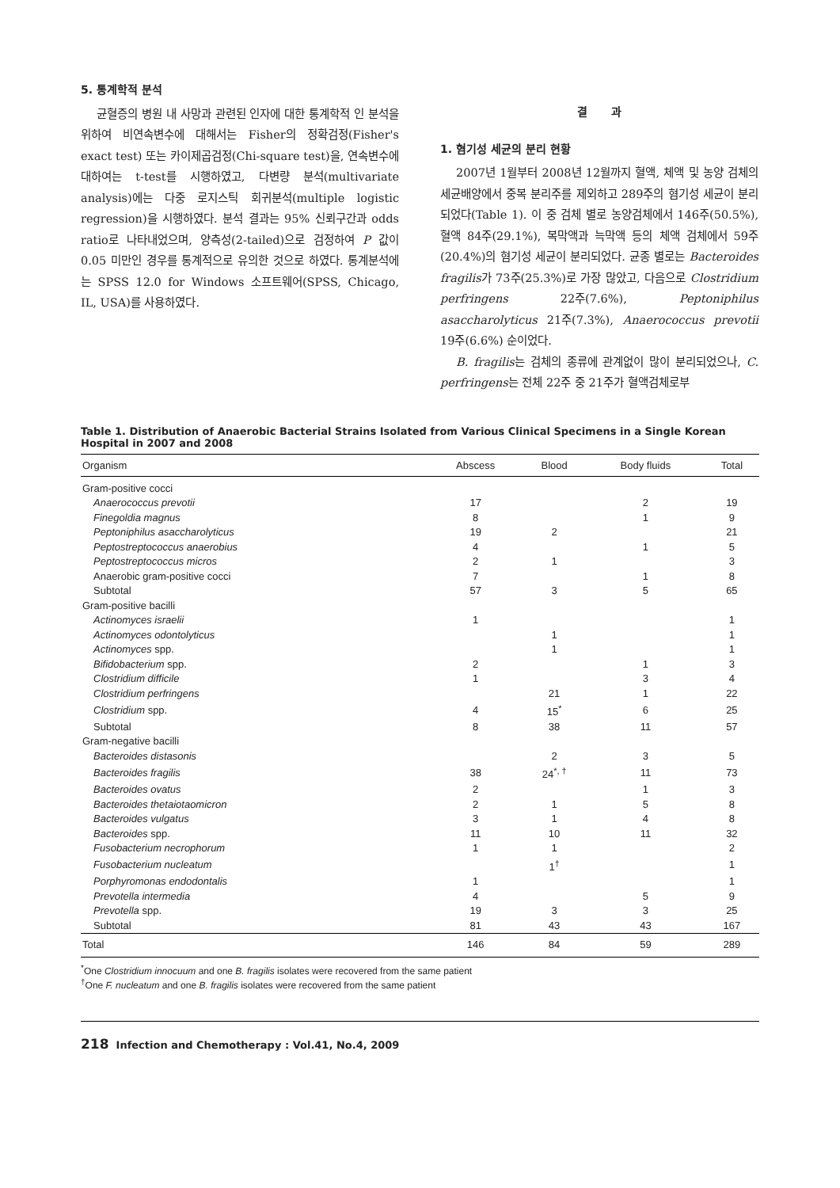5. 통계학적 분석
균혈증의 병원 내 사망과 관련된 인자에 대한 통계학적 인 분석을 위하여 비연속변수에 대해서는 Fisher의 정확검정(Fisher's exact test) 또는 카이제곱검정(Chi-square test)을, 연속변수에 대하여는 t-test를 시행하였고, 다변량 분석(multivariate analysis)에는 다중 로지스틱 회귀분석(multiple logistic regression)을 시행하였다. 분석 결과는 95% 신뢰구간과 odds ratio로 나타내었으며, 양측성(2-tailed)으로 검정하여 P 값이 0.05 미만인 경우를 통계적으로 유의한 것으로 하였다. 통계분석에는 SPSS 12.0 for Windows 소프트웨어(SPSS, Chicago, IL, USA)를 사용하였다.
결 과
1. 혐기성 세균의 분리 현황
2007년 1월부터 2008년 12월까지 혈액, 체액 및 농양 검체의 세균배양에서 중복 분리주를 제외하고 289주의 혐기성 세균이 분리되었다(Table 1). 이 중 검체 별로 농양검체에서 146주(50.5%), 혈액 84주(29.1%), 복막액과 늑막액 등의 체액 검체에서 59주(20.4%)의 혐기성 세균이 분리되었다. 균종 별로는 Bacteroides fragilis가 73주(25.3%)로 가장 많았고, 다음으로 Clostridium perfringens 22주(7.6%), Peptoniphilus asaccharolyticus 21주(7.3%), Anaerococcus prevotii 19주(6.6%) 순이었다.
B. fragilis는 검체의 종류에 관계없이 많이 분리되었으나, C. perfringens는 전체 22주 중 21주가 혈액검체로부
Table 1. Distribution of Anaerobic Bacterial Strains Isolated from Various Clinical Specimens in a Single Korean Hospital in 2007 and 2008
| Organism | Abscess | Blood | Body fluids | Total |
| --- | --- | --- | --- | --- |
| Gram-positive cocci | | | | |
| Anaerococcus prevotii | 17 | | 2 | 19 |
| Finegoldia magnus | 8 | | 1 | 9 |
| Peptoniphilus asaccharolyticus | 19 | 2 | | 21 |
| Peptostreptococcus anaerobius | 4 | | 1 | 5 |
| Peptostreptococcus micros | 2 | 1 | | 3 |
| Anaerobic gram-positive cocci | 7 | | 1 | 8 |
| Subtotal | 57 | 3 | 5 | 65 |
| Gram-positive bacilli | | | | |
| Actinomyces israelii | 1 | | | 1 |
| Actinomyces odontolyticus | | 1 | | 1 |
| Actinomyces spp. | | 1 | | 1 |
| Bifidobacterium spp. | 2 | | 1 | 3 |
| Clostridium difficile | 1 | | 3 | 4 |
| Clostridium perfringens | | 21 | 1 | 22 |
| Clostridium spp. | 4 | 15<sup>*</sup> | 6 | 25 |
| Subtotal | 8 | 38 | 11 | 57 |
| Gram-negative bacilli | | | | |
| Bacteroides distasonis | | 2 | 3 | 5 |
| Bacteroides fragilis | 38 | 24<sup>*, †</sup> | 11 | 73 |
| Bacteroides ovatus | 2 | | 1 | 3 |
| Bacteroides thetaiotaomicron | 2 | 1 | 5 | 8 |
| Bacteroides vulgatus | 3 | 1 | 4 | 8 |
| Bacteroides spp. | 11 | 10 | 11 | 32 |
| Fusobacterium necrophorum | 1 | 1 | | 2 |
| Fusobacterium nucleatum | | 1<sup>†</sup> | | 1 |
| Porphyromonas endodontalis | 1 | | | 1 |
| Prevotella intermedia | 4 | | 5 | 9 |
| Prevotella spp. | 19 | 3 | 3 | 25 |
| Subtotal | 81 | 43 | 43 | 167 |
| Total | 146 | 84 | 59 | 289 |
<sup>*</sup> One Clostridium innocuum and one B. fragilis isolates were recovered from the same patient
<sup>†</sup> One F. nucleatum and one B. fragilis isolates were recovered from the same patient
218 Infection and Chemotherapy : Vol.41, No.4, 2009